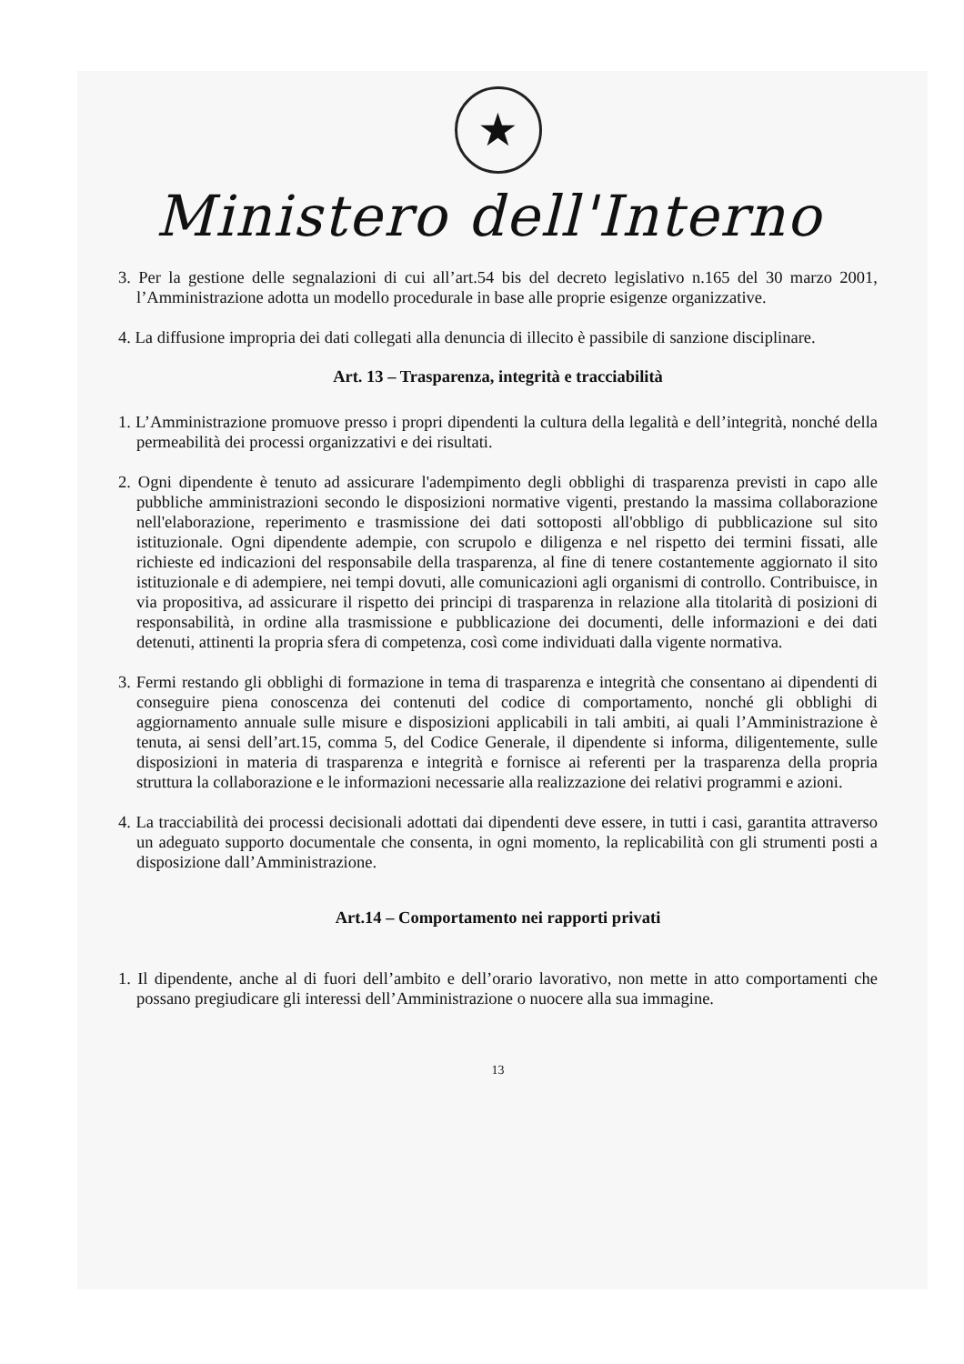★
Ministero dell'Interno
3. Per la gestione delle segnalazioni di cui all’art.54 bis del decreto legislativo n.165 del 30 marzo 2001, l’Amministrazione adotta un modello procedurale in base alle proprie esigenze organizzative.
4. La diffusione impropria dei dati collegati alla denuncia di illecito è passibile di sanzione disciplinare.
Art. 13 – Trasparenza, integrità e tracciabilità
1. L’Amministrazione promuove presso i propri dipendenti la cultura della legalità e dell’integrità, nonché della permeabilità dei processi organizzativi e dei risultati.
2. Ogni dipendente è tenuto ad assicurare l'adempimento degli obblighi di trasparenza previsti in capo alle pubbliche amministrazioni secondo le disposizioni normative vigenti, prestando la massima collaborazione nell'elaborazione, reperimento e trasmissione dei dati sottoposti all'obbligo di pubblicazione sul sito istituzionale. Ogni dipendente adempie, con scrupolo e diligenza e nel rispetto dei termini fissati, alle richieste ed indicazioni del responsabile della trasparenza, al fine di tenere costantemente aggiornato il sito istituzionale e di adempiere, nei tempi dovuti, alle comunicazioni agli organismi di controllo. Contribuisce, in via propositiva, ad assicurare il rispetto dei principi di trasparenza in relazione alla titolarità di posizioni di responsabilità, in ordine alla trasmissione e pubblicazione dei documenti, delle informazioni e dei dati detenuti, attinenti la propria sfera di competenza, così come individuati dalla vigente normativa.
3. Fermi restando gli obblighi di formazione in tema di trasparenza e integrità che consentano ai dipendenti di conseguire piena conoscenza dei contenuti del codice di comportamento, nonché gli obblighi di aggiornamento annuale sulle misure e disposizioni applicabili in tali ambiti, ai quali l’Amministrazione è tenuta, ai sensi dell’art.15, comma 5, del Codice Generale, il dipendente si informa, diligentemente, sulle disposizioni in materia di trasparenza e integrità e fornisce ai referenti per la trasparenza della propria struttura la collaborazione e le informazioni necessarie alla realizzazione dei relativi programmi e azioni.
4. La tracciabilità dei processi decisionali adottati dai dipendenti deve essere, in tutti i casi, garantita attraverso un adeguato supporto documentale che consenta, in ogni momento, la replicabilità con gli strumenti posti a disposizione dall’Amministrazione.
Art.14 – Comportamento nei rapporti privati
1. Il dipendente, anche al di fuori dell’ambito e dell’orario lavorativo, non mette in atto comportamenti che possano pregiudicare gli interessi dell’Amministrazione o nuocere alla sua immagine.
13